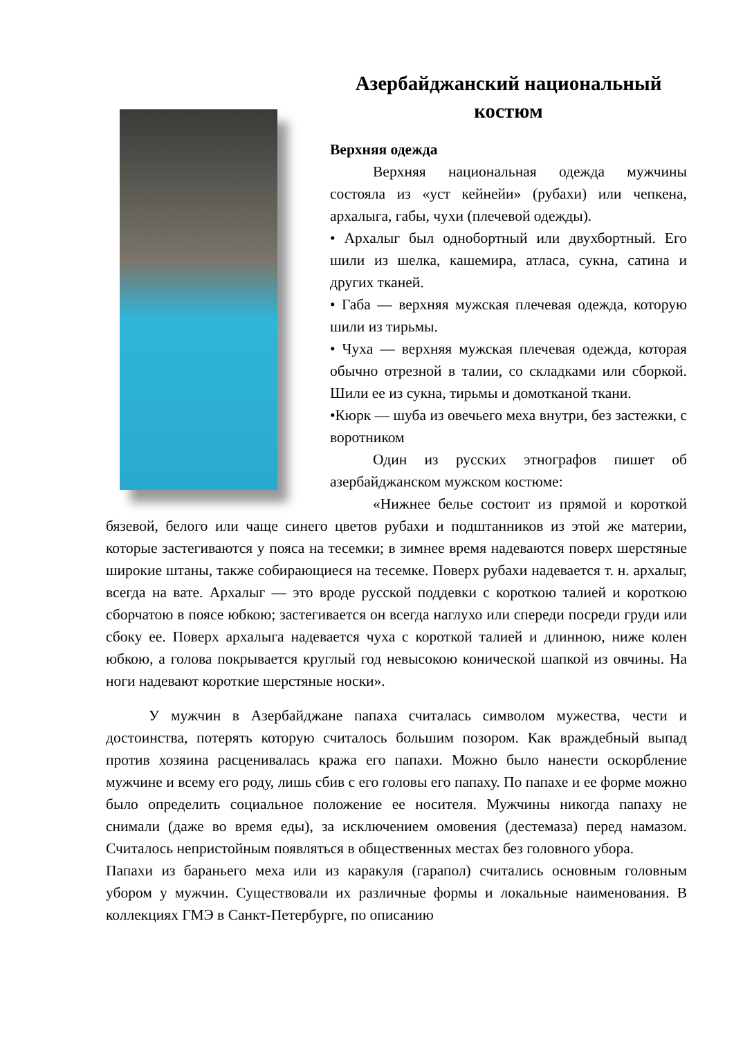Азербайджанский национальный костюм
Верхняя одежда
Верхняя национальная одежда мужчины состояла из «уст кейнейи» (рубахи) или чепкена, архалыга, габы, чухи (плечевой одежды).
• Архалыг был однобортный или двухбортный. Его шили из шелка, кашемира, атласа, сукна, сатина и других тканей.
• Габа — верхняя мужская плечевая одежда, которую шили из тирьмы.
• Чуха — верхняя мужская плечевая одежда, которая обычно отрезной в талии, со складками или сборкой. Шили ее из сукна, тирьмы и домотканой ткани.
•Кюрк — шуба из овечьего меха внутри, без застежки, с воротником
Один из русских этнографов пишет об азербайджанском мужском костюме:
«Нижнее белье состоит из прямой и короткой бязевой, белого или чаще синего цветов рубахи и подштанников из этой же материи, которые застегиваются у пояса на тесемки; в зимнее время надеваются поверх шерстяные широкие штаны, также собирающиеся на тесемке. Поверх рубахи надевается т. н. архалыг, всегда на вате. Архалыг — это вроде русской поддевки с короткою талией и короткою сборчатою в поясе юбкою; застегивается он всегда наглухо или спереди посреди груди или сбоку ее. Поверх архалыга надевается чуха с короткой талией и длинною, ниже колен юбкою, а голова покрывается круглый год невысокою конической шапкой из овчины. На ноги надевают короткие шерстяные носки».
У мужчин в Азербайджане папаха считалась символом мужества, чести и достоинства, потерять которую считалось большим позором. Как враждебный выпад против хозяина расценивалась кража его папахи. Можно было нанести оскорбление мужчине и всему его роду, лишь сбив с его головы его папаху. По папахе и ее форме можно было определить социальное положение ее носителя. Мужчины никогда папаху не снимали (даже во время еды), за исключением омовения (дестемаза) перед намазом. Считалось непристойным появляться в общественных местах без головного убора.
Папахи из бараньего меха или из каракуля (гарапол) считались основным головным убором у мужчин. Существовали их различные формы и локальные наименования. В коллекциях ГМЭ в Санкт-Петербурге, по описанию